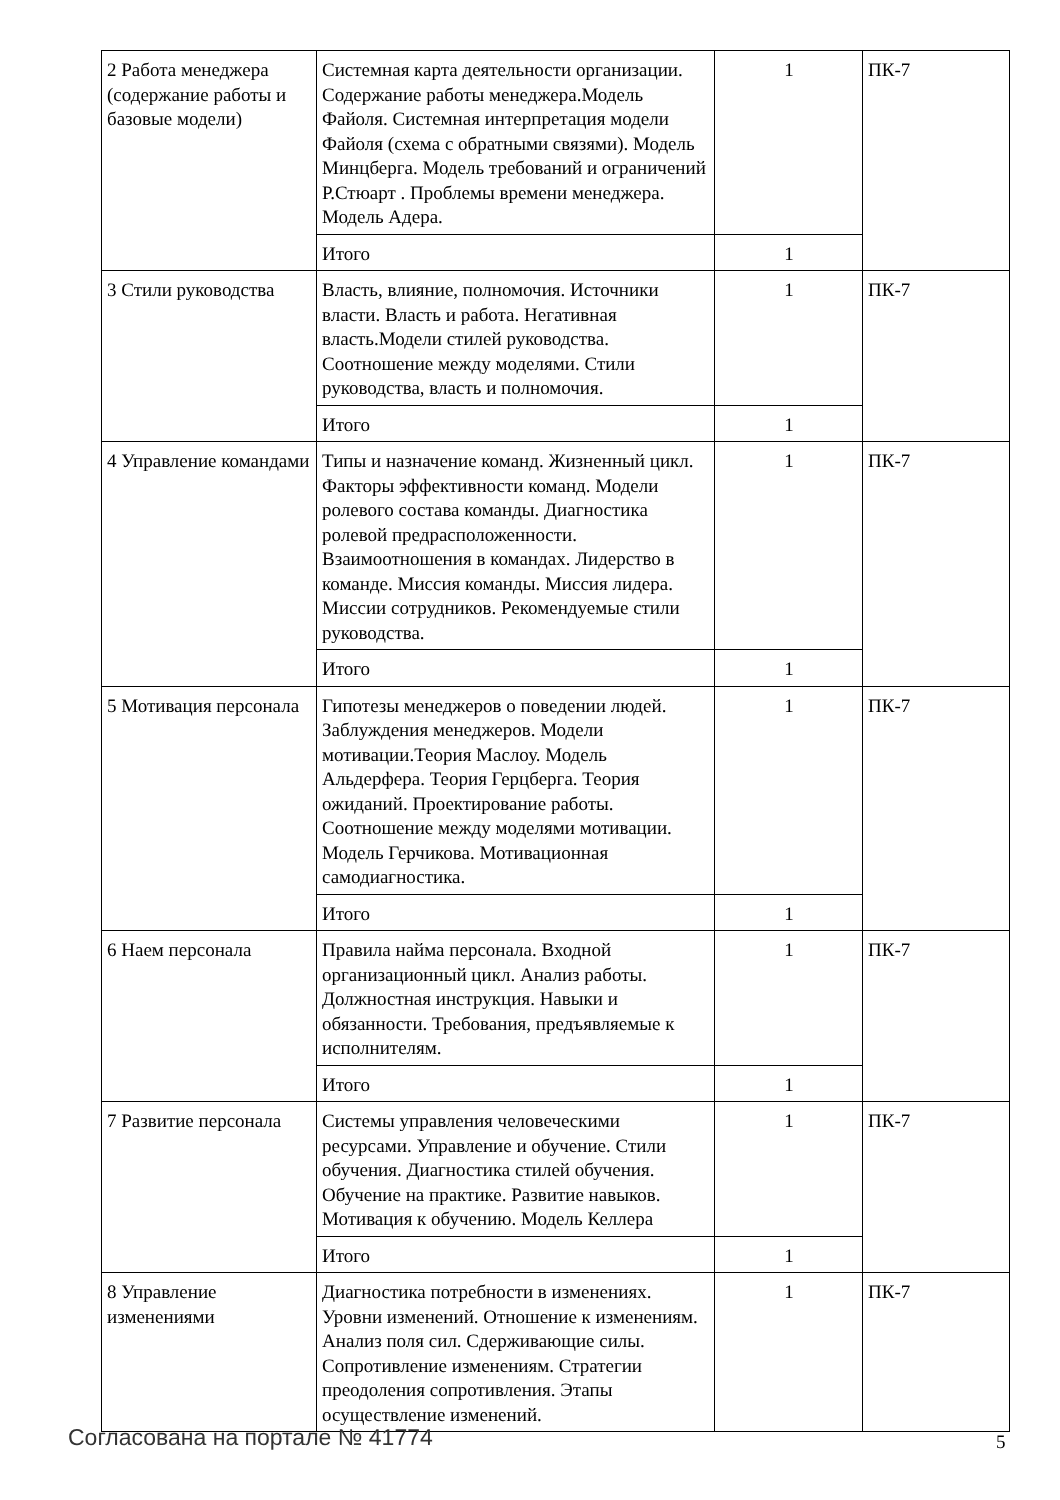| 2 Работа менеджера (содержание работы и базовые модели) | Системная карта деятельности организации. Содержание работы менеджера.Модель Файоля. Системная интерпретация модели Файоля (схема с обратными связями). Модель Минцберга. Модель требований и ограничений Р.Стюарт . Проблемы времени менеджера. Модель Адера. | 1 | ПК-7 |
| | Итого | 1 | |
| 3 Стили руководства | Власть, влияние, полномочия. Источники власти. Власть и работа. Негативная власть.Модели стилей руководства. Соотношение между моделями. Стили руководства, власть и полномочия. | 1 | ПК-7 |
| | Итого | 1 | |
| 4 Управление командами | Типы и назначение команд. Жизненный цикл. Факторы эффективности команд. Модели ролевого состава команды. Диагностика ролевой предрасположенности. Взаимоотношения в командах. Лидерство в команде. Миссия команды. Миссия лидера. Миссии сотрудников. Рекомендуемые стили руководства. | 1 | ПК-7 |
| | Итого | 1 | |
| 5 Мотивация персонала | Гипотезы менеджеров о поведении людей. Заблуждения менеджеров. Модели мотивации.Теория Маслоу. Модель Альдерфера. Теория Герцберга. Теория ожиданий. Проектирование работы. Соотношение между моделями мотивации. Модель Герчикова. Мотивационная самодиагностика. | 1 | ПК-7 |
| | Итого | 1 | |
| 6 Наем персонала | Правила найма персонала. Входной организационный цикл. Анализ работы. Должностная инструкция. Навыки и обязанности. Требования, предъявляемые к исполнителям. | 1 | ПК-7 |
| | Итого | 1 | |
| 7 Развитие персонала | Системы управления человеческими ресурсами. Управление и обучение. Стили обучения. Диагностика стилей обучения. Обучение на практике. Развитие навыков. Мотивация к обучению. Модель Келлера | 1 | ПК-7 |
| | Итого | 1 | |
| 8 Управление изменениями | Диагностика потребности в изменениях. Уровни изменений. Отношение к изменениям. Анализ поля сил. Сдерживающие силы. Сопротивление изменениям. Стратегии преодоления сопротивления. Этапы осуществление изменений. | 1 | ПК-7 |
Согласована на портале № 41774 5